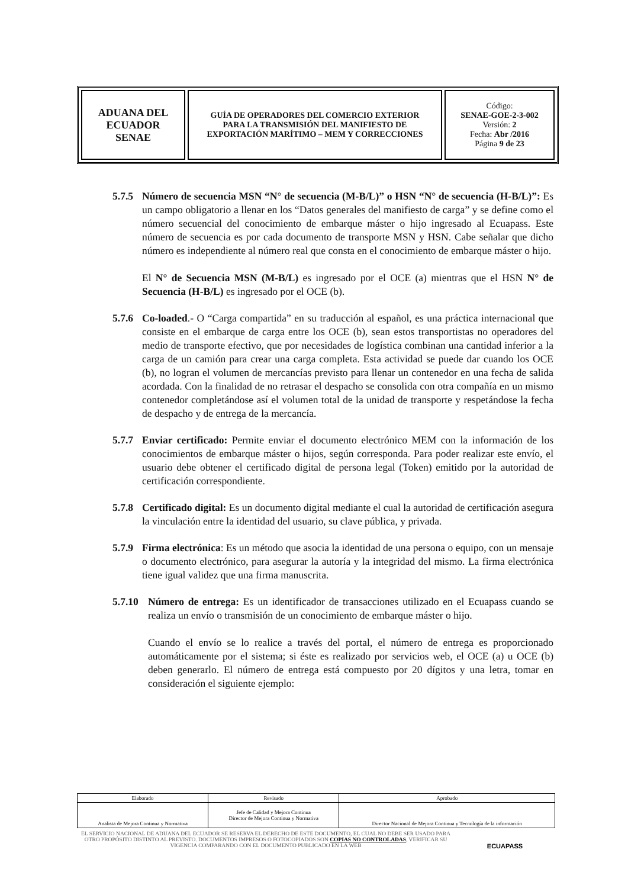| ADUANA DEL ECUADOR SENAE | GUÍA DE OPERADORES DEL COMERCIO EXTERIOR PARA LA TRANSMISIÓN DEL MANIFIESTO DE EXPORTACIÓN MARÍTIMO – MEM Y CORRECCIONES | Código: SENAE-GOE-2-3-002 Versión: 2 Fecha: Abr /2016 Página 9 de 23 |
5.7.5
Número de secuencia MSN “N° de secuencia (M-B/L)” o HSN “N° de secuencia (H-B/L)”: Es un campo obligatorio a llenar en los “Datos generales del manifiesto de carga” y se define como el número secuencial del conocimiento de embarque máster o hijo ingresado al Ecuapass. Este número de secuencia es por cada documento de transporte MSN y HSN. Cabe señalar que dicho número es independiente al número real que consta en el conocimiento de embarque máster o hijo.
El N° de Secuencia MSN (M-B/L) es ingresado por el OCE (a) mientras que el HSN N° de Secuencia (H-B/L) es ingresado por el OCE (b).
5.7.6
Co-loaded.- O “Carga compartida” en su traducción al español, es una práctica internacional que consiste en el embarque de carga entre los OCE (b), sean estos transportistas no operadores del medio de transporte efectivo, que por necesidades de logística combinan una cantidad inferior a la carga de un camión para crear una carga completa. Esta actividad se puede dar cuando los OCE (b), no logran el volumen de mercancías previsto para llenar un contenedor en una fecha de salida acordada. Con la finalidad de no retrasar el despacho se consolida con otra compañía en un mismo contenedor completándose así el volumen total de la unidad de transporte y respetándose la fecha de despacho y de entrega de la mercancía.
5.7.7
Enviar certificado: Permite enviar el documento electrónico MEM con la información de los conocimientos de embarque máster o hijos, según corresponda. Para poder realizar este envío, el usuario debe obtener el certificado digital de persona legal (Token) emitido por la autoridad de certificación correspondiente.
5.7.8
Certificado digital: Es un documento digital mediante el cual la autoridad de certificación asegura la vinculación entre la identidad del usuario, su clave pública, y privada.
5.7.9
Firma electrónica: Es un método que asocia la identidad de una persona o equipo, con un mensaje o documento electrónico, para asegurar la autoría y la integridad del mismo. La firma electrónica tiene igual validez que una firma manuscrita.
5.7.10
Número de entrega: Es un identificador de transacciones utilizado en el Ecuapass cuando se realiza un envío o transmisión de un conocimiento de embarque máster o hijo.
Cuando el envío se lo realice a través del portal, el número de entrega es proporcionado automáticamente por el sistema; si éste es realizado por servicios web, el OCE (a) u OCE (b) deben generarlo. El número de entrega está compuesto por 20 dígitos y una letra, tomar en consideración el siguiente ejemplo:
| Elaborado | Revisado | Aprobado |
| Analista de Mejora Continua y Normativa | Jefe de Calidad y Mejora Continua Director de Mejora Continua y Normativa | Director Nacional de Mejora Continua y Tecnología de la información |
EL SERVICIO NACIONAL DE ADUANA DEL ECUADOR SE RESERVA EL DERECHO DE ESTE DOCUMENTO, EL CUAL NO DEBE SER USADO PARA OTRO PROPÓSITO DISTINTO AL PREVISTO. DOCUMENTOS IMPRESOS O FOTOCOPIADOS SON COPIAS NO CONTROLADAS, VERIFICAR SU VIGENCIA COMPARANDO CON EL DOCUMENTO PUBLICADO EN LA WEB
ECUAPASS